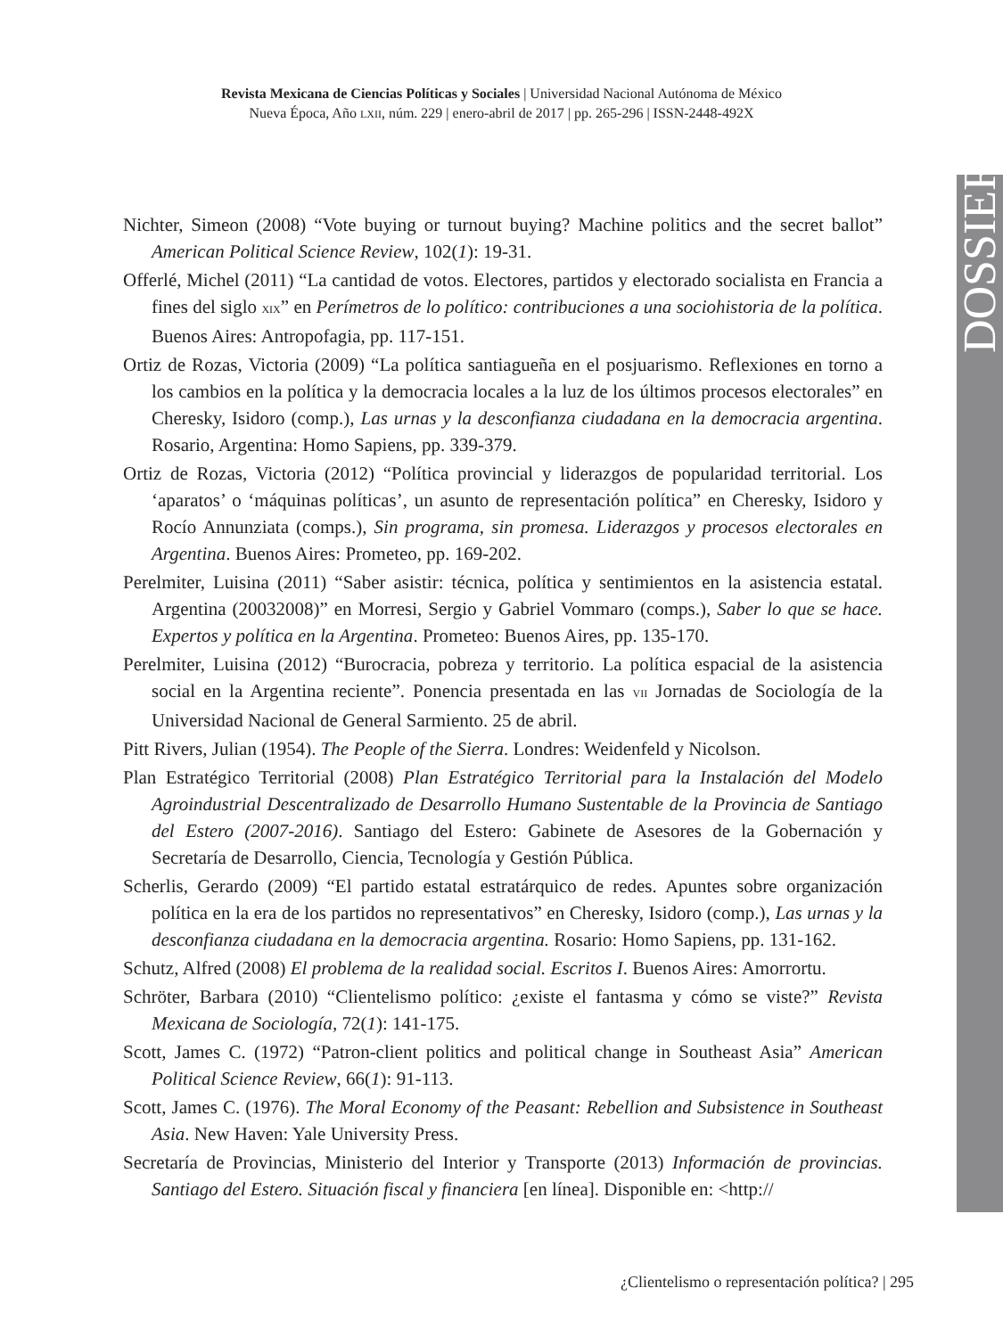Revista Mexicana de Ciencias Políticas y Sociales | Universidad Nacional Autónoma de México
Nueva Época, Año LXII, núm. 229 | enero-abril de 2017 | pp. 265-296 | ISSN-2448-492X
DOSSIER
Nichter, Simeon (2008) “Vote buying or turnout buying? Machine politics and the secret ballot” American Political Science Review, 102(1): 19-31.
Offerlé, Michel (2011) “La cantidad de votos. Electores, partidos y electorado socialista en Francia a fines del siglo XIX” en Perímetros de lo político: contribuciones a una sociohistoria de la política. Buenos Aires: Antropofagia, pp. 117-151.
Ortiz de Rozas, Victoria (2009) “La política santiagueña en el posjuarismo. Reflexiones en torno a los cambios en la política y la democracia locales a la luz de los últimos procesos electorales” en Cheresky, Isidoro (comp.), Las urnas y la desconfianza ciudadana en la democracia argentina. Rosario, Argentina: Homo Sapiens, pp. 339-379.
Ortiz de Rozas, Victoria (2012) “Política provincial y liderazgos de popularidad territorial. Los ‘aparatos’ o ‘máquinas políticas’, un asunto de representación política” en Cheresky, Isidoro y Rocío Annunziata (comps.), Sin programa, sin promesa. Liderazgos y procesos electorales en Argentina. Buenos Aires: Prometeo, pp. 169-202.
Perelmiter, Luisina (2011) “Saber asistir: técnica, política y sentimientos en la asistencia estatal. Argentina (20032008)” en Morresi, Sergio y Gabriel Vommaro (comps.), Saber lo que se hace. Expertos y política en la Argentina. Prometeo: Buenos Aires, pp. 135-170.
Perelmiter, Luisina (2012) “Burocracia, pobreza y territorio. La política espacial de la asistencia social en la Argentina reciente”. Ponencia presentada en las VII Jornadas de Sociología de la Universidad Nacional de General Sarmiento. 25 de abril.
Pitt Rivers, Julian (1954). The People of the Sierra. Londres: Weidenfeld y Nicolson.
Plan Estratégico Territorial (2008) Plan Estratégico Territorial para la Instalación del Modelo Agroindustrial Descentralizado de Desarrollo Humano Sustentable de la Provincia de Santiago del Estero (2007-2016). Santiago del Estero: Gabinete de Asesores de la Gobernación y Secretaría de Desarrollo, Ciencia, Tecnología y Gestión Pública.
Scherlis, Gerardo (2009) “El partido estatal estratárquico de redes. Apuntes sobre organización política en la era de los partidos no representativos” en Cheresky, Isidoro (comp.), Las urnas y la desconfianza ciudadana en la democracia argentina. Rosario: Homo Sapiens, pp. 131-162.
Schutz, Alfred (2008) El problema de la realidad social. Escritos I. Buenos Aires: Amorrortu.
Schröter, Barbara (2010) “Clientelismo político: ¿existe el fantasma y cómo se viste?” Revista Mexicana de Sociología, 72(1): 141-175.
Scott, James C. (1972) “Patron-client politics and political change in Southeast Asia” American Political Science Review, 66(1): 91-113.
Scott, James C. (1976). The Moral Economy of the Peasant: Rebellion and Subsistence in Southeast Asia. New Haven: Yale University Press.
Secretaría de Provincias, Ministerio del Interior y Transporte (2013) Información de provincias. Santiago del Estero. Situación fiscal y financiera [en línea]. Disponible en: <http://
¿Clientelismo o representación política? | 295